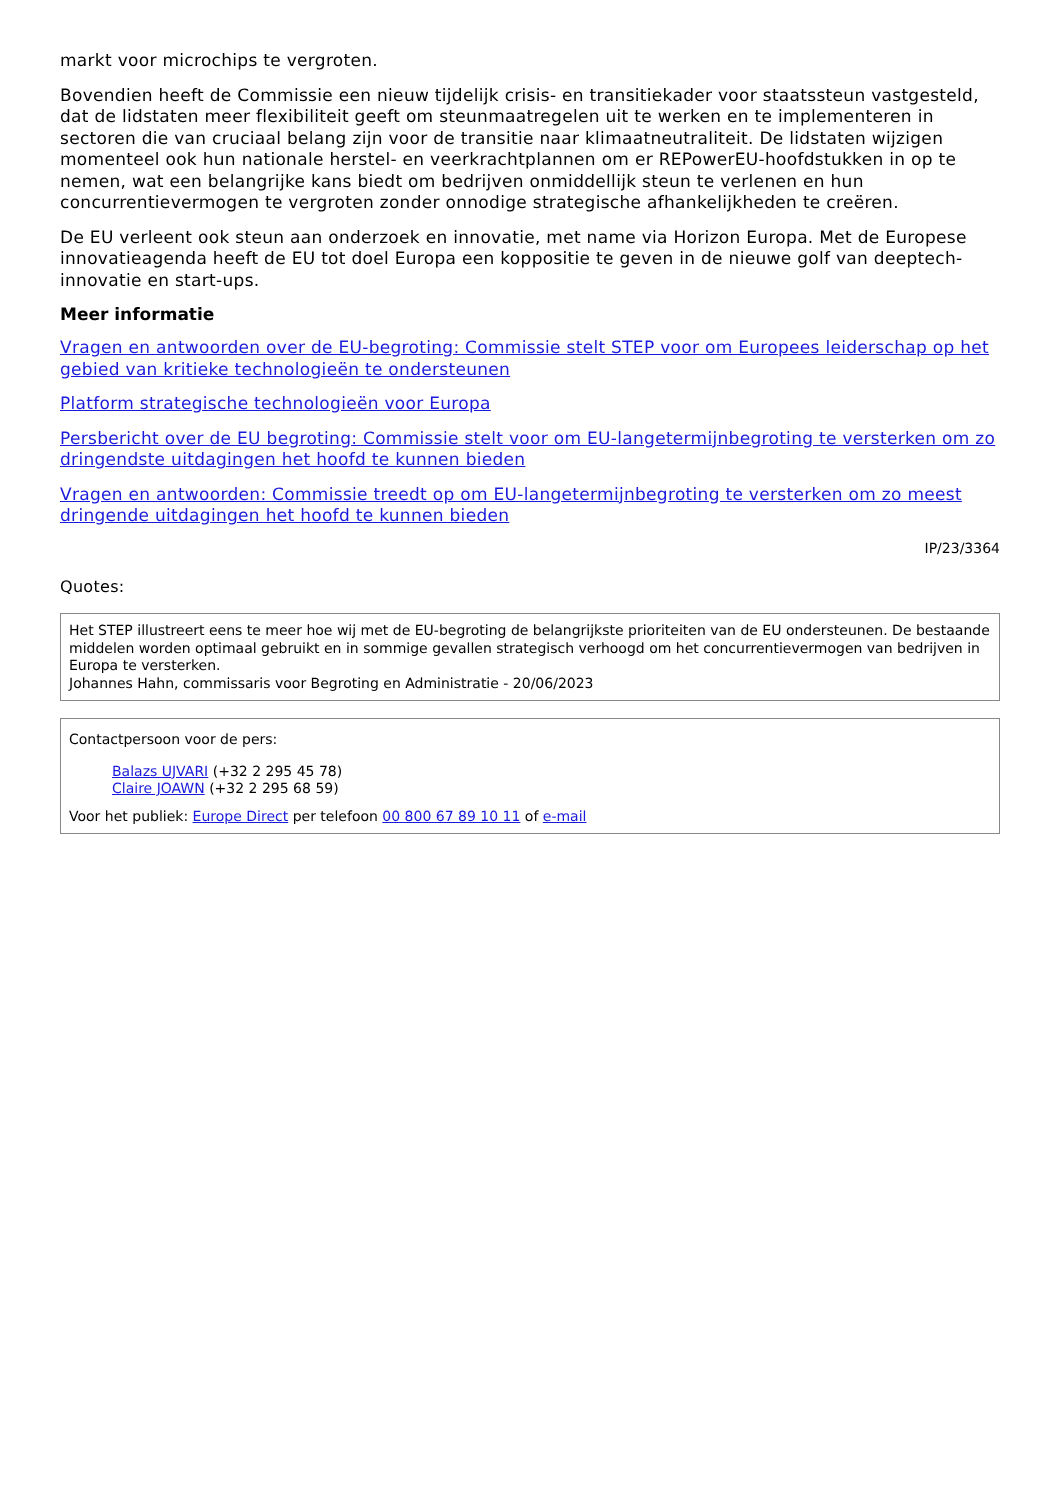markt voor microchips te vergroten.
Bovendien heeft de Commissie een nieuw tijdelijk crisis- en transitiekader voor staatssteun vastgesteld, dat de lidstaten meer flexibiliteit geeft om steunmaatregelen uit te werken en te implementeren in sectoren die van cruciaal belang zijn voor de transitie naar klimaatneutraliteit. De lidstaten wijzigen momenteel ook hun nationale herstel- en veerkrachtplannen om er REPowerEU-hoofdstukken in op te nemen, wat een belangrijke kans biedt om bedrijven onmiddellijk steun te verlenen en hun concurrentievermogen te vergroten zonder onnodige strategische afhankelijkheden te creëren.
De EU verleent ook steun aan onderzoek en innovatie, met name via Horizon Europa. Met de Europese innovatieagenda heeft de EU tot doel Europa een koppositie te geven in de nieuwe golf van deeptech-innovatie en start-ups.
Meer informatie
Vragen en antwoorden over de EU-begroting: Commissie stelt STEP voor om Europees leiderschap op het gebied van kritieke technologieën te ondersteunen
Platform strategische technologieën voor Europa
Persbericht over de EU begroting: Commissie stelt voor om EU-langetermijnbegroting te versterken om zo dringendste uitdagingen het hoofd te kunnen bieden
Vragen en antwoorden: Commissie treedt op om EU-langetermijnbegroting te versterken om zo meest dringende uitdagingen het hoofd te kunnen bieden
IP/23/3364
Quotes:
Het STEP illustreert eens te meer hoe wij met de EU-begroting de belangrijkste prioriteiten van de EU ondersteunen. De bestaande middelen worden optimaal gebruikt en in sommige gevallen strategisch verhoogd om het concurrentievermogen van bedrijven in Europa te versterken.
Johannes Hahn, commissaris voor Begroting en Administratie - 20/06/2023
Contactpersoon voor de pers:
Balazs UJVARI (+32 2 295 45 78)
Claire JOAWN (+32 2 295 68 59)
Voor het publiek: Europe Direct per telefoon 00 800 67 89 10 11 of e-mail